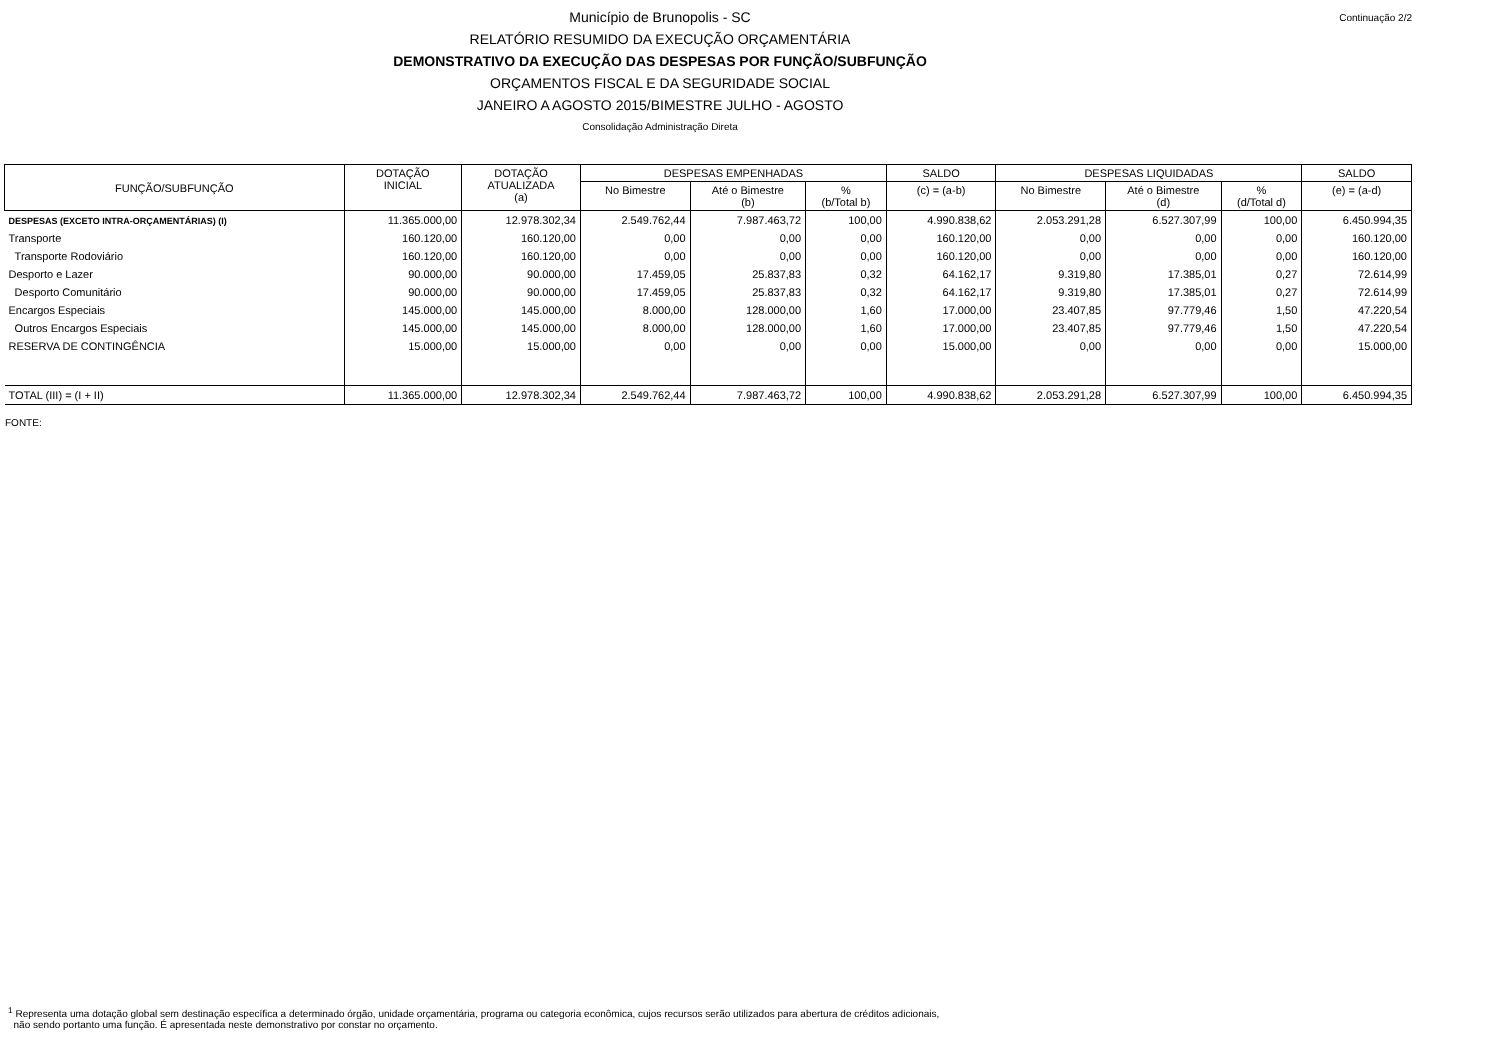Continuação 2/2
Município de Brunopolis - SC
RELATÓRIO RESUMIDO DA EXECUÇÃO ORÇAMENTÁRIA
DEMONSTRATIVO DA EXECUÇÃO DAS DESPESAS POR FUNÇÃO/SUBFUNÇÃO
ORÇAMENTOS FISCAL E DA SEGURIDADE SOCIAL
JANEIRO A AGOSTO 2015/BIMESTRE JULHO - AGOSTO
Consolidação Administração Direta
| FUNÇÃO/SUBFUNÇÃO | DOTAÇÃO INICIAL | DOTAÇÃO ATUALIZADA (a) | DESPESAS EMPENHADAS | | | SALDO | DESPESAS LIQUIDADAS | | | SALDO |
| --- | --- | --- | --- | --- | --- | --- | --- | --- | --- | --- |
| | | | No Bimestre | Até o Bimestre (b) | % (b/Total b) | (c) = (a-b) | No Bimestre | Até o Bimestre (d) | % (d/Total d) | (e) = (a-d) |
| DESPESAS (EXCETO INTRA-ORÇAMENTÁRIAS) (I) | 11.365.000,00 | 12.978.302,34 | 2.549.762,44 | 7.987.463,72 | 100,00 | 4.990.838,62 | 2.053.291,28 | 6.527.307,99 | 100,00 | 6.450.994,35 |
| Transporte | 160.120,00 | 160.120,00 | 0,00 | 0,00 | 0,00 | 160.120,00 | 0,00 | 0,00 | 0,00 | 160.120,00 |
| Transporte Rodoviário | 160.120,00 | 160.120,00 | 0,00 | 0,00 | 0,00 | 160.120,00 | 0,00 | 0,00 | 0,00 | 160.120,00 |
| Desporto e Lazer | 90.000,00 | 90.000,00 | 17.459,05 | 25.837,83 | 0,32 | 64.162,17 | 9.319,80 | 17.385,01 | 0,27 | 72.614,99 |
| Desporto Comunitário | 90.000,00 | 90.000,00 | 17.459,05 | 25.837,83 | 0,32 | 64.162,17 | 9.319,80 | 17.385,01 | 0,27 | 72.614,99 |
| Encargos Especiais | 145.000,00 | 145.000,00 | 8.000,00 | 128.000,00 | 1,60 | 17.000,00 | 23.407,85 | 97.779,46 | 1,50 | 47.220,54 |
| Outros Encargos Especiais | 145.000,00 | 145.000,00 | 8.000,00 | 128.000,00 | 1,60 | 17.000,00 | 23.407,85 | 97.779,46 | 1,50 | 47.220,54 |
| RESERVA DE CONTINGÊNCIA | 15.000,00 | 15.000,00 | 0,00 | 0,00 | 0,00 | 15.000,00 | 0,00 | 0,00 | 0,00 | 15.000,00 |
| TOTAL (III) = (I + II) | 11.365.000,00 | 12.978.302,34 | 2.549.762,44 | 7.987.463,72 | 100,00 | 4.990.838,62 | 2.053.291,28 | 6.527.307,99 | 100,00 | 6.450.994,35 |
FONTE:
<sup>1</sup> Representa uma dotação global sem destinação específica a determinado órgão, unidade orçamentária, programa ou categoria econômica, cujos recursos serão utilizados para abertura de créditos adicionais,
não sendo portanto uma função. É apresentada neste demonstrativo por constar no orçamento.